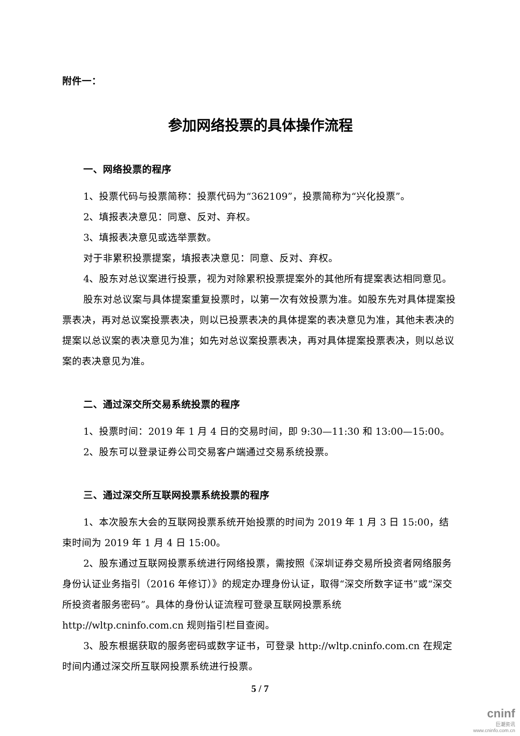附件一：
参加网络投票的具体操作流程
一、网络投票的程序
1、投票代码与投票简称：投票代码为“362109”，投票简称为“兴化投票”。
2、填报表决意见：同意、反对、弃权。
3、填报表决意见或选举票数。
对于非累积投票提案，填报表决意见：同意、反对、弃权。
4、股东对总议案进行投票，视为对除累积投票提案外的其他所有提案表达相同意见。
股东对总议案与具体提案重复投票时，以第一次有效投票为准。如股东先对具体提案投票表决，再对总议案投票表决，则以已投票表决的具体提案的表决意见为准，其他未表决的提案以总议案的表决意见为准；如先对总议案投票表决，再对具体提案投票表决，则以总议案的表决意见为准。
二、通过深交所交易系统投票的程序
1、投票时间：2019 年 1 月 4 日的交易时间，即 9:30—11:30 和 13:00—15:00。
2、股东可以登录证券公司交易客户端通过交易系统投票。
三、通过深交所互联网投票系统投票的程序
1、本次股东大会的互联网投票系统开始投票的时间为 2019 年 1 月 3 日 15:00，结束时间为 2019 年 1 月 4 日 15:00。
2、股东通过互联网投票系统进行网络投票，需按照《深圳证券交易所投资者网络服务身份认证业务指引（2016 年修订）》的规定办理身份认证，取得“深交所数字证书”或“深交所投资者服务密码”。具体的身份认证流程可登录互联网投票系统 http://wltp.cninfo.com.cn 规则指引栏目查阅。
3、股东根据获取的服务密码或数字证书，可登录 http://wltp.cninfo.com.cn 在规定时间内通过深交所互联网投票系统进行投票。
5 / 7
cninf
巨潮资讯
www.cninfo.com.cn